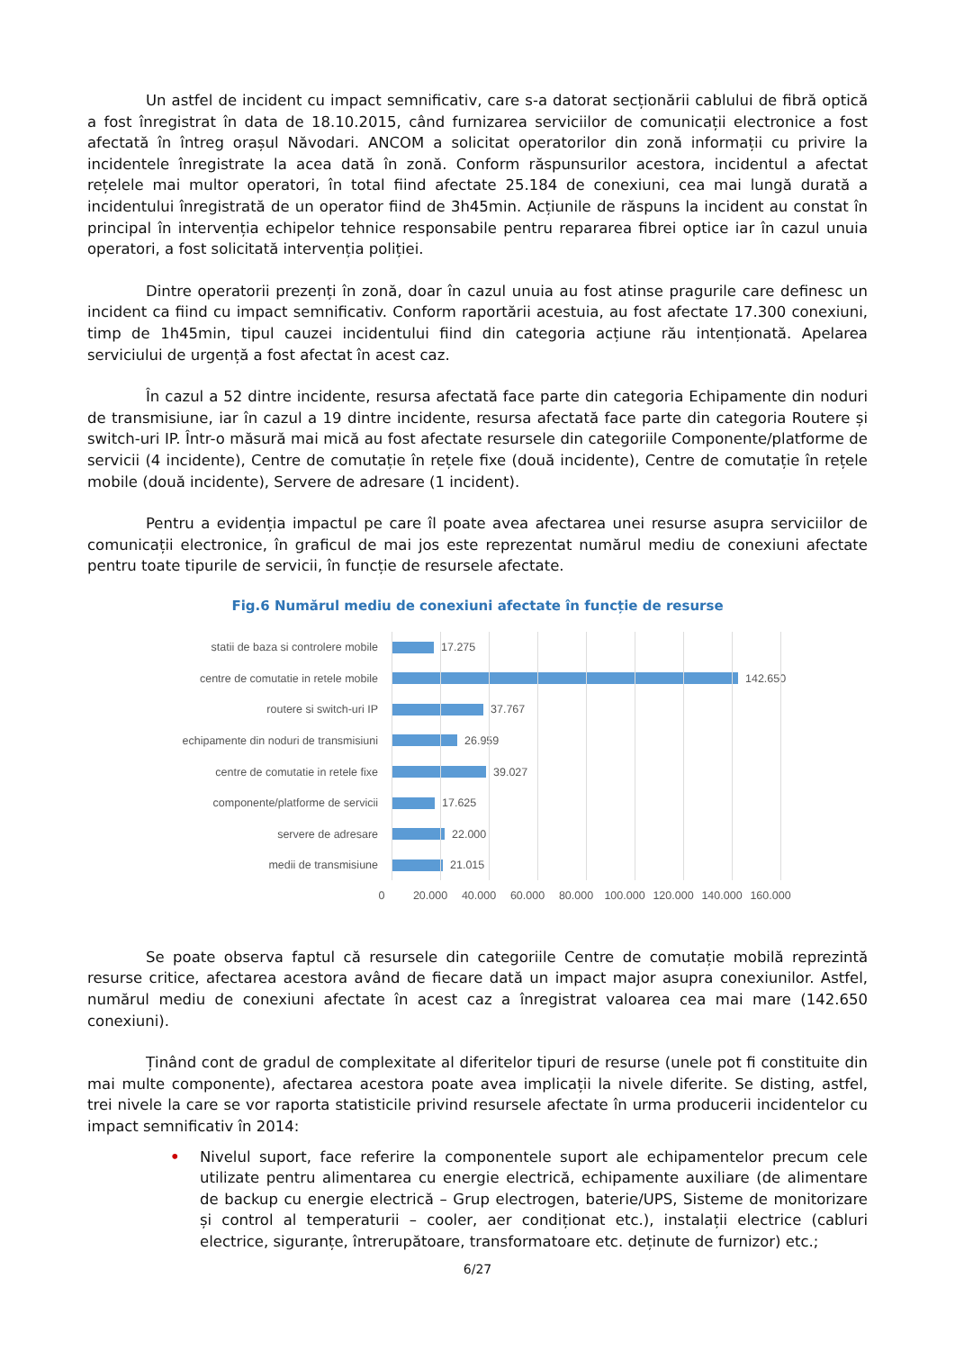Un astfel de incident cu impact semnificativ, care s-a datorat secționării cablului de fibră optică a fost înregistrat în data de 18.10.2015, când furnizarea serviciilor de comunicații electronice a fost afectată în întreg orașul Năvodari. ANCOM a solicitat operatorilor din zonă informații cu privire la incidentele înregistrate la acea dată în zonă. Conform răspunsurilor acestora, incidentul a afectat rețelele mai multor operatori, în total fiind afectate 25.184 de conexiuni, cea mai lungă durată a incidentului înregistrată de un operator fiind de 3h45min. Acțiunile de răspuns la incident au constat în principal în intervenția echipelor tehnice responsabile pentru repararea fibrei optice iar în cazul unuia operatori, a fost solicitată intervenția poliției.
Dintre operatorii prezenți în zonă, doar în cazul unuia au fost atinse pragurile care definesc un incident ca fiind cu impact semnificativ. Conform raportării acestuia, au fost afectate 17.300 conexiuni, timp de 1h45min, tipul cauzei incidentului fiind din categoria acțiune rău intenționată. Apelarea serviciului de urgență a fost afectat în acest caz.
În cazul a 52 dintre incidente, resursa afectată face parte din categoria Echipamente din noduri de transmisiune, iar în cazul a 19 dintre incidente, resursa afectată face parte din categoria Routere și switch-uri IP. Într-o măsură mai mică au fost afectate resursele din categoriile Componente/platforme de servicii (4 incidente), Centre de comutație în rețele fixe (două incidente), Centre de comutație în rețele mobile (două incidente), Servere de adresare (1 incident).
Pentru a evidenția impactul pe care îl poate avea afectarea unei resurse asupra serviciilor de comunicații electronice, în graficul de mai jos este reprezentat numărul mediu de conexiuni afectate pentru toate tipurile de servicii, în funcție de resursele afectate.
Fig.6 Numărul mediu de conexiuni afectate în funcție de resurse
statii de baza si controlere mobile 17.275
centre de comutatie in retele mobile 142.650
routere si switch-uri IP 37.767
echipamente din noduri de transmisiuni 26.959
centre de comutatie in retele fixe 39.027
componente/platforme de servicii 17.625
servere de adresare 22.000
medii de transmisiune 21.015
0 20.000 40.000 60.000 80.000 100.000 120.000 140.000 160.000
Se poate observa faptul că resursele din categoriile Centre de comutație mobilă reprezintă resurse critice, afectarea acestora având de fiecare dată un impact major asupra conexiunilor. Astfel, numărul mediu de conexiuni afectate în acest caz a înregistrat valoarea cea mai mare (142.650 conexiuni).
Ținând cont de gradul de complexitate al diferitelor tipuri de resurse (unele pot fi constituite din mai multe componente), afectarea acestora poate avea implicații la nivele diferite. Se disting, astfel, trei nivele la care se vor raporta statisticile privind resursele afectate în urma producerii incidentelor cu impact semnificativ în 2014:
• Nivelul suport, face referire la componentele suport ale echipamentelor precum cele utilizate pentru alimentarea cu energie electrică, echipamente auxiliare (de alimentare de backup cu energie electrică – Grup electrogen, baterie/UPS, Sisteme de monitorizare și control al temperaturii – cooler, aer condiționat etc.), instalații electrice (cabluri electrice, siguranțe, întrerupătoare, transformatoare etc. deținute de furnizor) etc.;
6/27